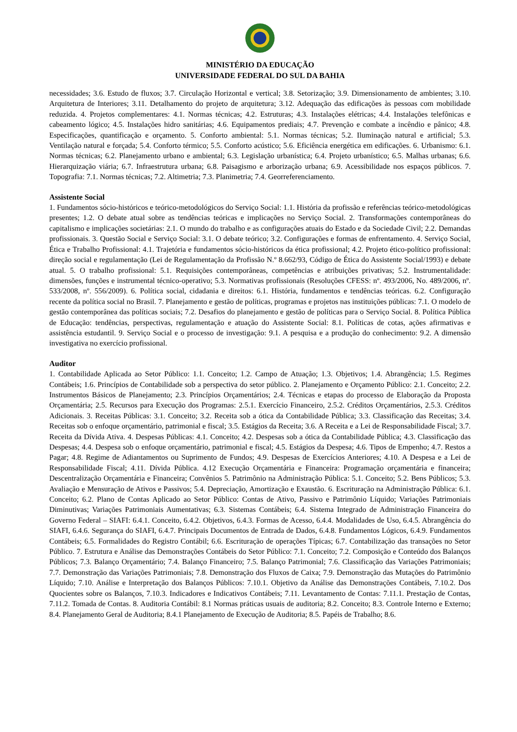MINISTÉRIO DA EDUCAÇÃO
UNIVERSIDADE FEDERAL DO SUL DA BAHIA
necessidades; 3.6. Estudo de fluxos; 3.7. Circulação Horizontal e vertical; 3.8. Setorização; 3.9. Dimensionamento de ambientes; 3.10. Arquitetura de Interiores; 3.11. Detalhamento do projeto de arquitetura; 3.12. Adequação das edificações às pessoas com mobilidade reduzida. 4. Projetos complementares: 4.1. Normas técnicas; 4.2. Estruturas; 4.3. Instalações elétricas; 4.4. Instalações telefônicas e cabeamento lógico; 4.5. Instalações hidro sanitárias; 4.6. Equipamentos prediais; 4.7. Prevenção e combate a incêndio e pânico; 4.8. Especificações, quantificação e orçamento. 5. Conforto ambiental: 5.1. Normas técnicas; 5.2. Iluminação natural e artificial; 5.3. Ventilação natural e forçada; 5.4. Conforto térmico; 5.5. Conforto acústico; 5.6. Eficiência energética em edificações. 6. Urbanismo: 6.1. Normas técnicas; 6.2. Planejamento urbano e ambiental; 6.3. Legislação urbanística; 6.4. Projeto urbanístico; 6.5. Malhas urbanas; 6.6. Hierarquização viária; 6.7. Infraestrutura urbana; 6.8. Paisagismo e arborização urbana; 6.9. Acessibilidade nos espaços públicos. 7. Topografia: 7.1. Normas técnicas; 7.2. Altimetria; 7.3. Planimetria; 7.4. Georreferenciamento.
Assistente Social
1. Fundamentos sócio-históricos e teórico-metodológicos do Serviço Social: 1.1. História da profissão e referências teórico-metodológicas presentes; 1.2. O debate atual sobre as tendências teóricas e implicações no Serviço Social. 2. Transformações contemporâneas do capitalismo e implicações societárias: 2.1. O mundo do trabalho e as configurações atuais do Estado e da Sociedade Civil; 2.2. Demandas profissionais. 3. Questão Social e Serviço Social: 3.1. O debate teórico; 3.2. Configurações e formas de enfrentamento. 4. Serviço Social, Ética e Trabalho Profissional: 4.1. Trajetória e fundamentos sócio-históricos da ética profissional; 4.2. Projeto ético-político profissional: direção social e regulamentação (Lei de Regulamentação da Profissão N.º 8.662/93, Código de Ética do Assistente Social/1993) e debate atual. 5. O trabalho profissional: 5.1. Requisições contemporâneas, competências e atribuições privativas; 5.2. Instrumentalidade: dimensões, funções e instrumental técnico-operativo; 5.3. Normativas profissionais (Resoluções CFESS: nº. 493/2006, No. 489/2006, nº. 533/2008, nº. 556/2009). 6. Política social, cidadania e direitos: 6.1. História, fundamentos e tendências teóricas. 6.2. Configuração recente da política social no Brasil. 7. Planejamento e gestão de políticas, programas e projetos nas instituições públicas: 7.1. O modelo de gestão contemporânea das políticas sociais; 7.2. Desafios do planejamento e gestão de políticas para o Serviço Social. 8. Política Pública de Educação: tendências, perspectivas, regulamentação e atuação do Assistente Social: 8.1. Políticas de cotas, ações afirmativas e assistência estudantil. 9. Serviço Social e o processo de investigação: 9.1. A pesquisa e a produção do conhecimento: 9.2. A dimensão investigativa no exercício profissional.
Auditor
1. Contabilidade Aplicada ao Setor Público: 1.1. Conceito; 1.2. Campo de Atuação; 1.3. Objetivos; 1.4. Abrangência; 1.5. Regimes Contábeis; 1.6. Princípios de Contabilidade sob a perspectiva do setor público. 2. Planejamento e Orçamento Público: 2.1. Conceito; 2.2. Instrumentos Básicos de Planejamento; 2.3. Princípios Orçamentários; 2.4. Técnicas e etapas do processo de Elaboração da Proposta Orçamentária; 2.5. Recursos para Execução dos Programas: 2.5.1. Exercício Financeiro, 2.5.2. Créditos Orçamentários, 2.5.3. Créditos Adicionais. 3. Receitas Públicas: 3.1. Conceito; 3.2. Receita sob a ótica da Contabilidade Pública; 3.3. Classificação das Receitas; 3.4. Receitas sob o enfoque orçamentário, patrimonial e fiscal; 3.5. Estágios da Receita; 3.6. A Receita e a Lei de Responsabilidade Fiscal; 3.7. Receita da Dívida Ativa. 4. Despesas Públicas: 4.1. Conceito; 4.2. Despesas sob a ótica da Contabilidade Pública; 4.3. Classificação das Despesas; 4.4. Despesa sob o enfoque orçamentário, patrimonial e fiscal; 4.5. Estágios da Despesa; 4.6. Tipos de Empenho; 4.7. Restos a Pagar; 4.8. Regime de Adiantamentos ou Suprimento de Fundos; 4.9. Despesas de Exercícios Anteriores; 4.10. A Despesa e a Lei de Responsabilidade Fiscal; 4.11. Dívida Pública. 4.12 Execução Orçamentária e Financeira: Programação orçamentária e financeira; Descentralização Orçamentária e Financeira; Convênios 5. Patrimônio na Administração Pública: 5.1. Conceito; 5.2. Bens Públicos; 5.3. Avaliação e Mensuração de Ativos e Passivos; 5.4. Depreciação, Amortização e Exaustão. 6. Escrituração na Administração Pública: 6.1. Conceito; 6.2. Plano de Contas Aplicado ao Setor Público: Contas de Ativo, Passivo e Patrimônio Líquido; Variações Patrimoniais Diminutivas; Variações Patrimoniais Aumentativas; 6.3. Sistemas Contábeis; 6.4. Sistema Integrado de Administração Financeira do Governo Federal – SIAFI: 6.4.1. Conceito, 6.4.2. Objetivos, 6.4.3. Formas de Acesso, 6.4.4. Modalidades de Uso, 6.4.5. Abrangência do SIAFI, 6.4.6. Segurança do SIAFI, 6.4.7. Principais Documentos de Entrada de Dados, 6.4.8. Fundamentos Lógicos, 6.4.9. Fundamentos Contábeis; 6.5. Formalidades do Registro Contábil; 6.6. Escrituração de operações Típicas; 6.7. Contabilização das transações no Setor Público. 7. Estrutura e Análise das Demonstrações Contábeis do Setor Público: 7.1. Conceito; 7.2. Composição e Conteúdo dos Balanços Públicos; 7.3. Balanço Orçamentário; 7.4. Balanço Financeiro; 7.5. Balanço Patrimonial; 7.6. Classificação das Variações Patrimoniais; 7.7. Demonstração das Variações Patrimoniais; 7.8. Demonstração dos Fluxos de Caixa; 7.9. Demonstração das Mutações do Patrimônio Líquido; 7.10. Análise e Interpretação dos Balanços Públicos: 7.10.1. Objetivo da Análise das Demonstrações Contábeis, 7.10.2. Dos Quocientes sobre os Balanços, 7.10.3. Indicadores e Indicativos Contábeis; 7.11. Levantamento de Contas: 7.11.1. Prestação de Contas, 7.11.2. Tomada de Contas. 8. Auditoria Contábil: 8.1 Normas práticas usuais de auditoria; 8.2. Conceito; 8.3. Controle Interno e Externo; 8.4. Planejamento Geral de Auditoria; 8.4.1 Planejamento de Execução de Auditoria; 8.5. Papéis de Trabalho; 8.6.